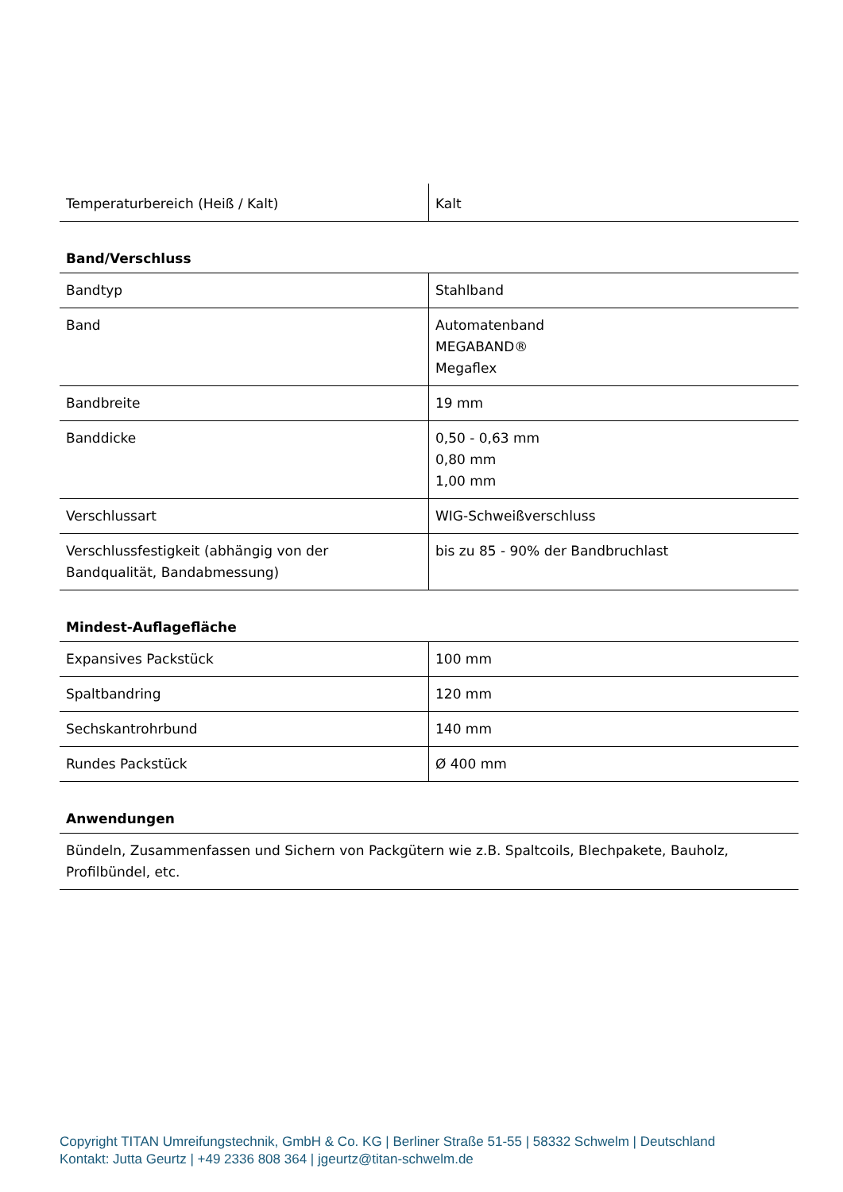| Temperaturbereich (Heiß / Kalt) | Kalt |
Band/Verschluss
| Bandtyp | Stahlband |
| Band | Automatenband MEGABAND® Megaflex |
| Bandbreite | 19 mm |
| Banddicke | 0,50 - 0,63 mm 0,80 mm 1,00 mm |
| Verschlussart | WIG-Schweißverschluss |
| Verschlussfestigkeit (abhängig von der Bandqualität, Bandabmessung) | bis zu 85 - 90% der Bandbruchlast |
Mindest-Auflagefläche
| Expansives Packstück | 100 mm |
| Spaltbandring | 120 mm |
| Sechskantrohrbund | 140 mm |
| Rundes Packstück | Ø 400 mm |
Anwendungen
| Bündeln, Zusammenfassen und Sichern von Packgütern wie z.B. Spaltcoils, Blechpakete, Bauholz, Profilbündel, etc. |
Copyright TITAN Umreifungstechnik, GmbH & Co. KG | Berliner Straße 51-55 | 58332 Schwelm | Deutschland
Kontakt: Jutta Geurtz | +49 2336 808 364 | jgeurtz@titan-schwelm.de